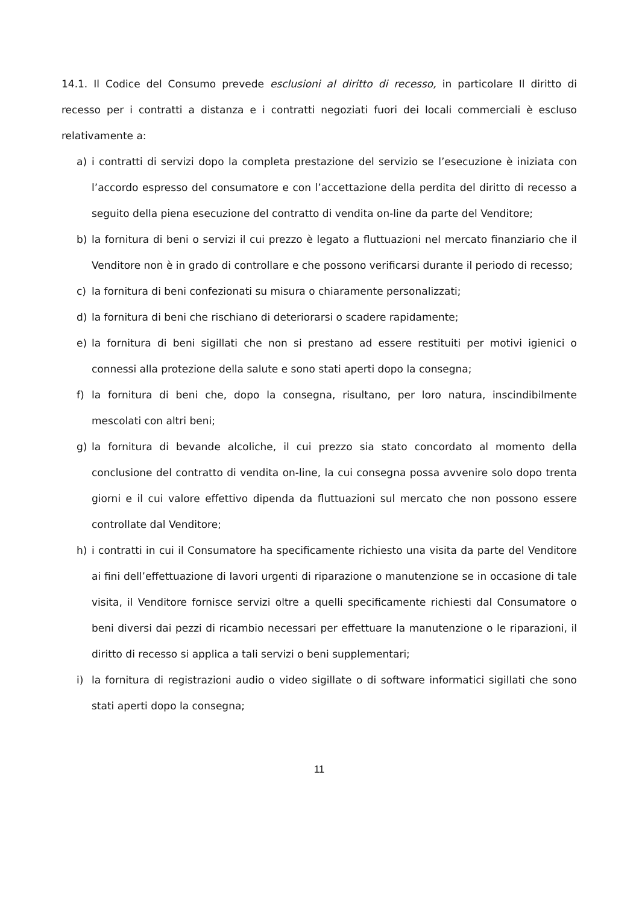14.1. Il Codice del Consumo prevede esclusioni al diritto di recesso, in particolare Il diritto di recesso per i contratti a distanza e i contratti negoziati fuori dei locali commerciali è escluso relativamente a:
a) i contratti di servizi dopo la completa prestazione del servizio se l’esecuzione è iniziata con l’accordo espresso del consumatore e con l’accettazione della perdita del diritto di recesso a seguito della piena esecuzione del contratto di vendita on-line da parte del Venditore;
b) la fornitura di beni o servizi il cui prezzo è legato a fluttuazioni nel mercato finanziario che il Venditore non è in grado di controllare e che possono verificarsi durante il periodo di recesso;
c) la fornitura di beni confezionati su misura o chiaramente personalizzati;
d) la fornitura di beni che rischiano di deteriorarsi o scadere rapidamente;
e) la fornitura di beni sigillati che non si prestano ad essere restituiti per motivi igienici o connessi alla protezione della salute e sono stati aperti dopo la consegna;
f) la fornitura di beni che, dopo la consegna, risultano, per loro natura, inscindibilmente mescolati con altri beni;
g) la fornitura di bevande alcoliche, il cui prezzo sia stato concordato al momento della conclusione del contratto di vendita on-line, la cui consegna possa avvenire solo dopo trenta giorni e il cui valore effettivo dipenda da fluttuazioni sul mercato che non possono essere controllate dal Venditore;
h) i contratti in cui il Consumatore ha specificamente richiesto una visita da parte del Venditore ai fini dell’effettuazione di lavori urgenti di riparazione o manutenzione se in occasione di tale visita, il Venditore fornisce servizi oltre a quelli specificamente richiesti dal Consumatore o beni diversi dai pezzi di ricambio necessari per effettuare la manutenzione o le riparazioni, il diritto di recesso si applica a tali servizi o beni supplementari;
i) la fornitura di registrazioni audio o video sigillate o di software informatici sigillati che sono stati aperti dopo la consegna;
11